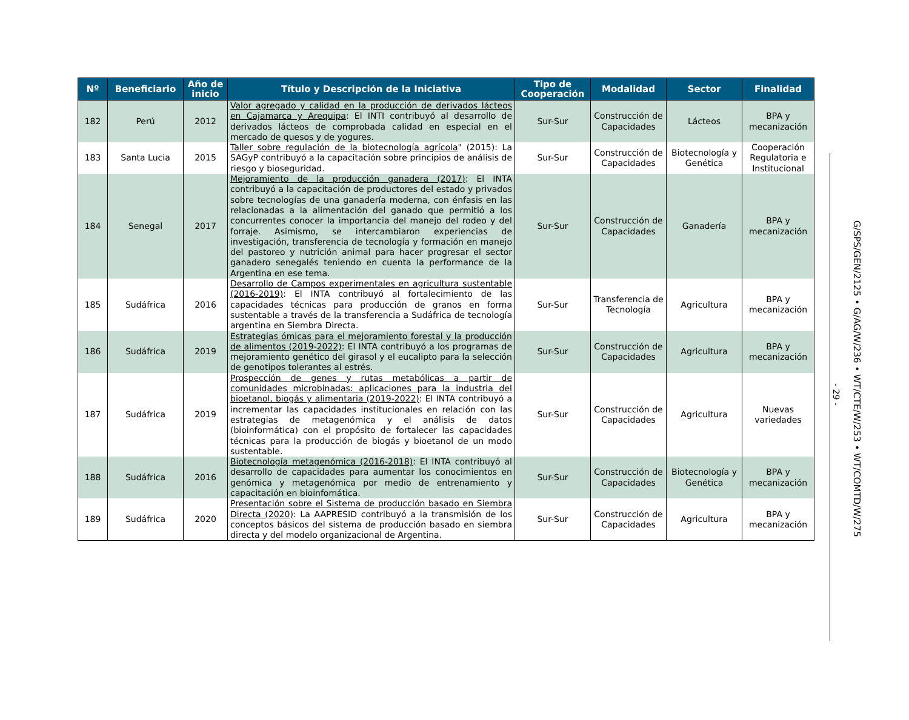| Nº | Beneficiario | Año de inicio | Título y Descripción de la Iniciativa | Tipo de Cooperación | Modalidad | Sector | Finalidad |
| --- | --- | --- | --- | --- | --- | --- | --- |
| 182 | Perú | 2012 | Valor agregado y calidad en la producción de derivados lácteos en Cajamarca y Arequipa : El INTI contribuyó al desarrollo de derivados lácteos de comprobada calidad en especial en el mercado de quesos y de yogures. | Sur-Sur | Construcción de Capacidades | Lácteos | BPA y mecanización |
| 183 | Santa Lucia | 2015 | Taller sobre regulación de la biotecnología agrícola " (2015): La SAGyP contribuyó a la capacitación sobre principios de análisis de riesgo y bioseguridad. | Sur-Sur | Construcción de Capacidades | Biotecnología y Genética | Cooperación Regulatoria e Institucional |
| 184 | Senegal | 2017 | Mejoramiento de la producción ganadera (2017) : El INTA contribuyó a la capacitación de productores del estado y privados sobre tecnologías de una ganadería moderna, con énfasis en las relacionadas a la alimentación del ganado que permitió a los concurrentes conocer la importancia del manejo del rodeo y del forraje. Asimismo, se intercambiaron experiencias de investigación, transferencia de tecnología y formación en manejo del pastoreo y nutrición animal para hacer progresar el sector ganadero senegalés teniendo en cuenta la performance de la Argentina en ese tema. | Sur-Sur | Construcción de Capacidades | Ganadería | BPA y mecanización |
| 185 | Sudáfrica | 2016 | Desarrollo de Campos experimentales en agricultura sustentable (2016-2019) : El INTA contribuyó al fortalecimiento de las capacidades técnicas para producción de granos en forma sustentable a través de la transferencia a Sudáfrica de tecnología argentina en Siembra Directa. | Sur-Sur | Transferencia de Tecnología | Agricultura | BPA y mecanización |
| 186 | Sudáfrica | 2019 | Estrategias ómicas para el mejoramiento forestal y la producción de alimentos (2019-2022) : El INTA contribuyó a los programas de mejoramiento genético del girasol y el eucalipto para la selección de genotipos tolerantes al estrés. | Sur-Sur | Construcción de Capacidades | Agricultura | BPA y mecanización |
| 187 | Sudáfrica | 2019 | Prospección de genes y rutas metabólicas a partir de comunidades microbinadas: aplicaciones para la industria del bioetanol, biogás y alimentaria (2019-2022) : El INTA contribuyó a incrementar las capacidades institucionales en relación con las estrategias de metagenómica y el análisis de datos (bioinformática) con el propósito de fortalecer las capacidades técnicas para la producción de biogás y bioetanol de un modo sustentable. | Sur-Sur | Construcción de Capacidades | Agricultura | Nuevas variedades |
| 188 | Sudáfrica | 2016 | Biotecnología metagenómica (2016-2018) : El INTA contribuyó al desarrollo de capacidades para aumentar los conocimientos en genómica y metagenómica por medio de entrenamiento y capacitación en bioinfomática. | Sur-Sur | Construcción de Capacidades | Biotecnología y Genética | BPA y mecanización |
| 189 | Sudáfrica | 2020 | Presentación sobre el Sistema de producción basado en Siembra Directa (2020) : La AAPRESID contribuyó a la transmisión de los conceptos básicos del sistema de producción basado en siembra directa y del modelo organizacional de Argentina. | Sur-Sur | Construcción de Capacidades | Agricultura | BPA y mecanización |
- 29 -
G/SPS/GEN/2125 • G/AG/W/236 • WT/CTE/W/253 • WT/COMTD/W/275